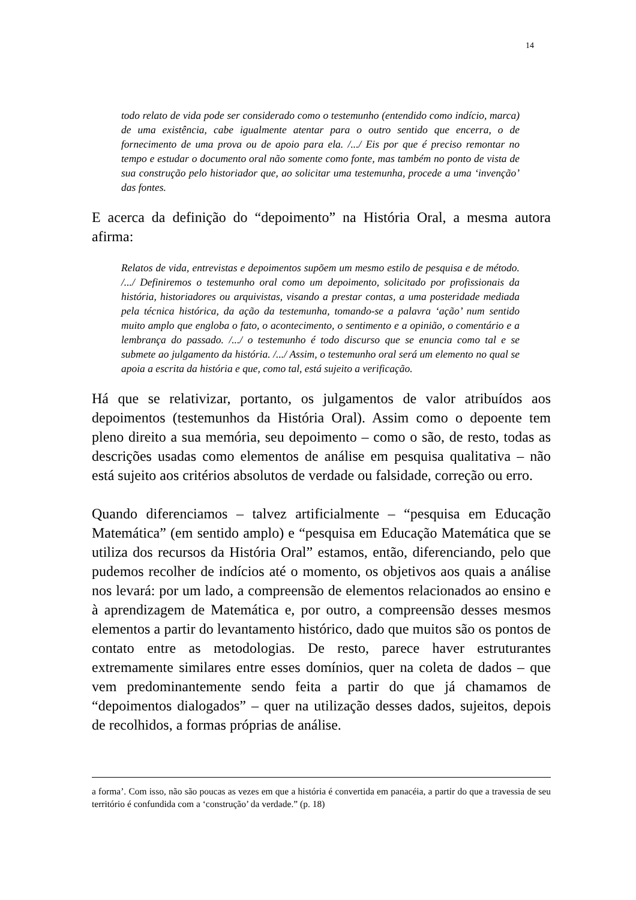14
todo relato de vida pode ser considerado como o testemunho (entendido como indício, marca) de uma existência, cabe igualmente atentar para o outro sentido que encerra, o de fornecimento de uma prova ou de apoio para ela. /.../ Eis por que é preciso remontar no tempo e estudar o documento oral não somente como fonte, mas também no ponto de vista de sua construção pelo historiador que, ao solicitar uma testemunha, procede a uma ‘invenção’ das fontes.
E acerca da definição do “depoimento” na História Oral, a mesma autora afirma:
Relatos de vida, entrevistas e depoimentos supõem um mesmo estilo de pesquisa e de método. /.../ Definiremos o testemunho oral como um depoimento, solicitado por profissionais da história, historiadores ou arquivistas, visando a prestar contas, a uma posteridade mediada pela técnica histórica, da ação da testemunha, tomando-se a palavra ‘ação’ num sentido muito amplo que engloba o fato, o acontecimento, o sentimento e a opinião, o comentário e a lembrança do passado. /.../ o testemunho é todo discurso que se enuncia como tal e se submete ao julgamento da história. /.../ Assim, o testemunho oral será um elemento no qual se apoia a escrita da história e que, como tal, está sujeito a verificação.
Há que se relativizar, portanto, os julgamentos de valor atribuídos aos depoimentos (testemunhos da História Oral). Assim como o depoente tem pleno direito a sua memória, seu depoimento – como o são, de resto, todas as descrições usadas como elementos de análise em pesquisa qualitativa – não está sujeito aos critérios absolutos de verdade ou falsidade, correção ou erro.
Quando diferenciamos – talvez artificialmente – “pesquisa em Educação Matemática” (em sentido amplo) e “pesquisa em Educação Matemática que se utiliza dos recursos da História Oral” estamos, então, diferenciando, pelo que pudemos recolher de indícios até o momento, os objetivos aos quais a análise nos levará: por um lado, a compreensão de elementos relacionados ao ensino e à aprendizagem de Matemática e, por outro, a compreensão desses mesmos elementos a partir do levantamento histórico, dado que muitos são os pontos de contato entre as metodologias. De resto, parece haver estruturantes extremamente similares entre esses domínios, quer na coleta de dados – que vem predominantemente sendo feita a partir do que já chamamos de “depoimentos dialogados” – quer na utilização desses dados, sujeitos, depois de recolhidos, a formas próprias de análise.
a forma’. Com isso, não são poucas as vezes em que a história é convertida em panacéia, a partir do que a travessia de seu território é confundida com a ‘construção’ da verdade.” (p. 18)